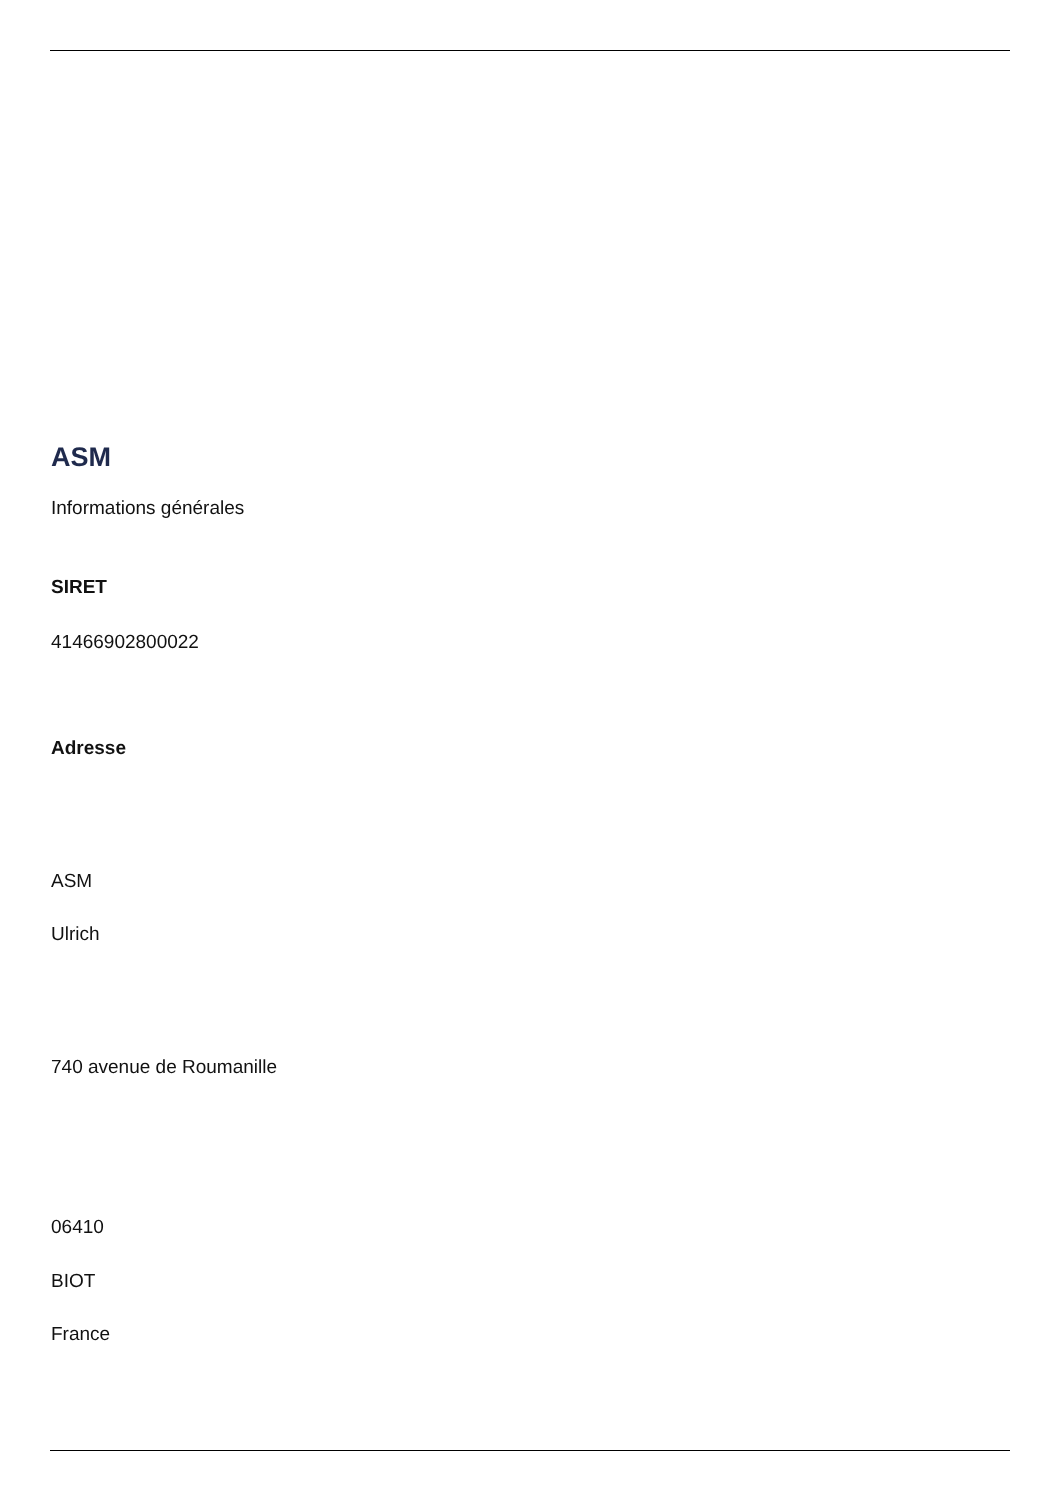ASM
Informations générales
SIRET
41466902800022
Adresse
ASM
Ulrich
740 avenue de Roumanille
06410
BIOT
France